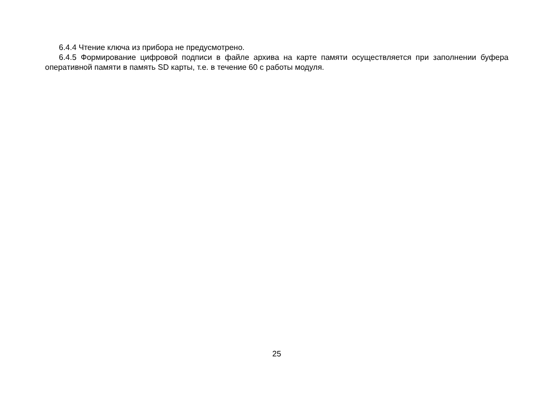6.4.4 Чтение ключа из прибора не предусмотрено.
6.4.5 Формирование цифровой подписи в файле архива на карте памяти осуществляется при заполнении буфера оперативной памяти в память SD карты, т.е. в течение 60 с работы модуля.
25